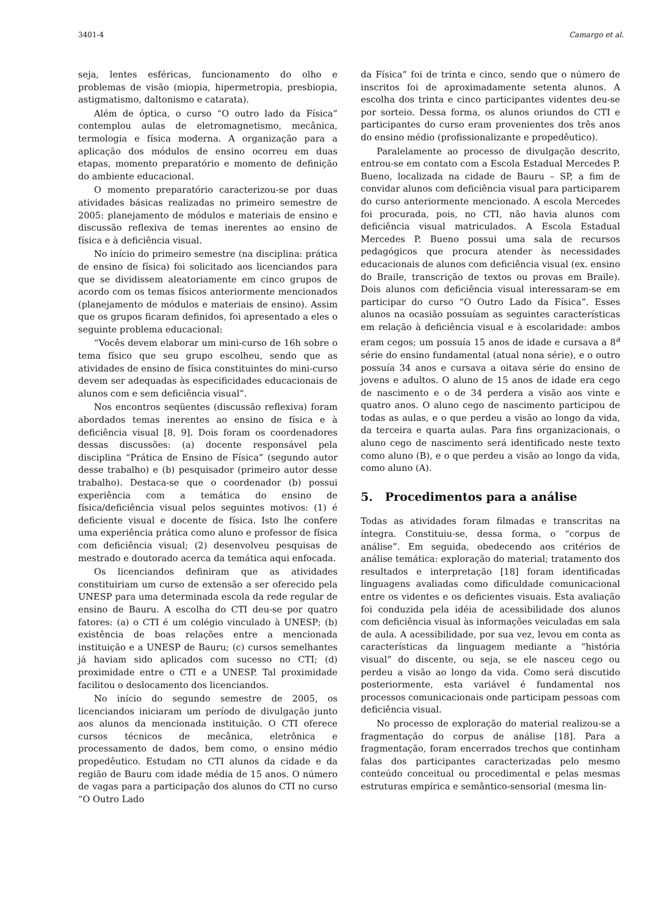3401-4 Camargo et al.
seja, lentes esféricas, funcionamento do olho e problemas de visão (miopia, hipermetropia, presbiopia, astigmatismo, daltonismo e catarata).
Além de óptica, o curso “O outro lado da Física” contemplou aulas de eletromagnetismo, mecânica, termologia e física moderna. A organização para a aplicação dos módulos de ensino ocorreu em duas etapas, momento preparatório e momento de definição do ambiente educacional.
O momento preparatório caracterizou-se por duas atividades básicas realizadas no primeiro semestre de 2005: planejamento de módulos e materiais de ensino e discussão reflexiva de temas inerentes ao ensino de física e à deficiência visual.
No início do primeiro semestre (na disciplina: prática de ensino de física) foi solicitado aos licenciandos para que se dividissem aleatoriamente em cinco grupos de acordo com os temas físicos anteriormente mencionados (planejamento de módulos e materiais de ensino). Assim que os grupos ficaram definidos, foi apresentado a eles o seguinte problema educacional:
“Vocês devem elaborar um mini-curso de 16h sobre o tema físico que seu grupo escolheu, sendo que as atividades de ensino de física constituintes do mini-curso devem ser adequadas às especificidades educacionais de alunos com e sem deficiência visual”.
Nos encontros seqüentes (discussão reflexiva) foram abordados temas inerentes ao ensino de física e à deficiência visual [8, 9]. Dois foram os coordenadores dessas discussões: (a) docente responsável pela disciplina “Prática de Ensino de Física” (segundo autor desse trabalho) e (b) pesquisador (primeiro autor desse trabalho). Destaca-se que o coordenador (b) possui experiência com a temática do ensino de física/deficiência visual pelos seguintes motivos: (1) é deficiente visual e docente de física. Isto lhe confere uma experiência prática como aluno e professor de física com deficiência visual; (2) desenvolveu pesquisas de mestrado e doutorado acerca da temática aqui enfocada.
Os licenciandos definiram que as atividades constituiriam um curso de extensão a ser oferecido pela UNESP para uma determinada escola da rede regular de ensino de Bauru. A escolha do CTI deu-se por quatro fatores: (a) o CTI é um colégio vinculado à UNESP; (b) existência de boas relações entre a mencionada instituição e a UNESP de Bauru; (c) cursos semelhantes já haviam sido aplicados com sucesso no CTI; (d) proximidade entre o CTI e a UNESP. Tal proximidade facilitou o deslocamento dos licenciandos.
No início do segundo semestre de 2005, os licenciandos iniciaram um período de divulgação junto aos alunos da mencionada instituição. O CTI oferece cursos técnicos de mecânica, eletrônica e processamento de dados, bem como, o ensino médio propedêutico. Estudam no CTI alunos da cidade e da região de Bauru com idade média de 15 anos. O número de vagas para a participação dos alunos do CTI no curso “O Outro Lado
da Física” foi de trinta e cinco, sendo que o número de inscritos foi de aproximadamente setenta alunos. A escolha dos trinta e cinco participantes videntes deu-se por sorteio. Dessa forma, os alunos oriundos do CTI e participantes do curso eram provenientes dos três anos do ensino médio (profissionalizante e propedêutico).
Paralelamente ao processo de divulgação descrito, entrou-se em contato com a Escola Estadual Mercedes P. Bueno, localizada na cidade de Bauru – SP, a fim de convidar alunos com deficiência visual para participarem do curso anteriormente mencionado. A escola Mercedes foi procurada, pois, no CTI, não havia alunos com deficiência visual matriculados. A Escola Estadual Mercedes P. Bueno possui uma sala de recursos pedagógicos que procura atender às necessidades educacionais de alunos com deficiência visual (ex. ensino do Braile, transcrição de textos ou provas em Braile). Dois alunos com deficiência visual interessaram-se em participar do curso “O Outro Lado da Física”. Esses alunos na ocasião possuíam as seguintes características em relação à deficiência visual e à escolaridade: ambos eram cegos; um possuía 15 anos de idade e cursava a 8<sup>a</sup> série do ensino fundamental (atual nona série), e o outro possuía 34 anos e cursava a oitava série do ensino de jovens e adultos. O aluno de 15 anos de idade era cego de nascimento e o de 34 perdera a visão aos vinte e quatro anos. O aluno cego de nascimento participou de todas as aulas, e o que perdeu a visão ao longo da vida, da terceira e quarta aulas. Para fins organizacionais, o aluno cego de nascimento será identificado neste texto como aluno (B), e o que perdeu a visão ao longo da vida, como aluno (A).
5. Procedimentos para a análise
Todas as atividades foram filmadas e transcritas na íntegra. Constituiu-se, dessa forma, o “corpus de análise”. Em seguida, obedecendo aos critérios de análise temática: exploração do material; tratamento dos resultados e interpretação [18] foram identificadas linguagens avaliadas como dificuldade comunicacional entre os videntes e os deficientes visuais. Esta avaliação foi conduzida pela idéia de acessibilidade dos alunos com deficiência visual às informações veiculadas em sala de aula. A acessibilidade, por sua vez, levou em conta as características da linguagem mediante a “história visual” do discente, ou seja, se ele nasceu cego ou perdeu a visão ao longo da vida. Como será discutido posteriormente, esta variável é fundamental nos processos comunicacionais onde participam pessoas com deficiência visual.
No processo de exploração do material realizou-se a fragmentação do corpus de análise [18]. Para a fragmentação, foram encerrados trechos que continham falas dos participantes caracterizadas pelo mesmo conteúdo conceitual ou procedimental e pelas mesmas estruturas empírica e semântico-sensorial (mesma lin-